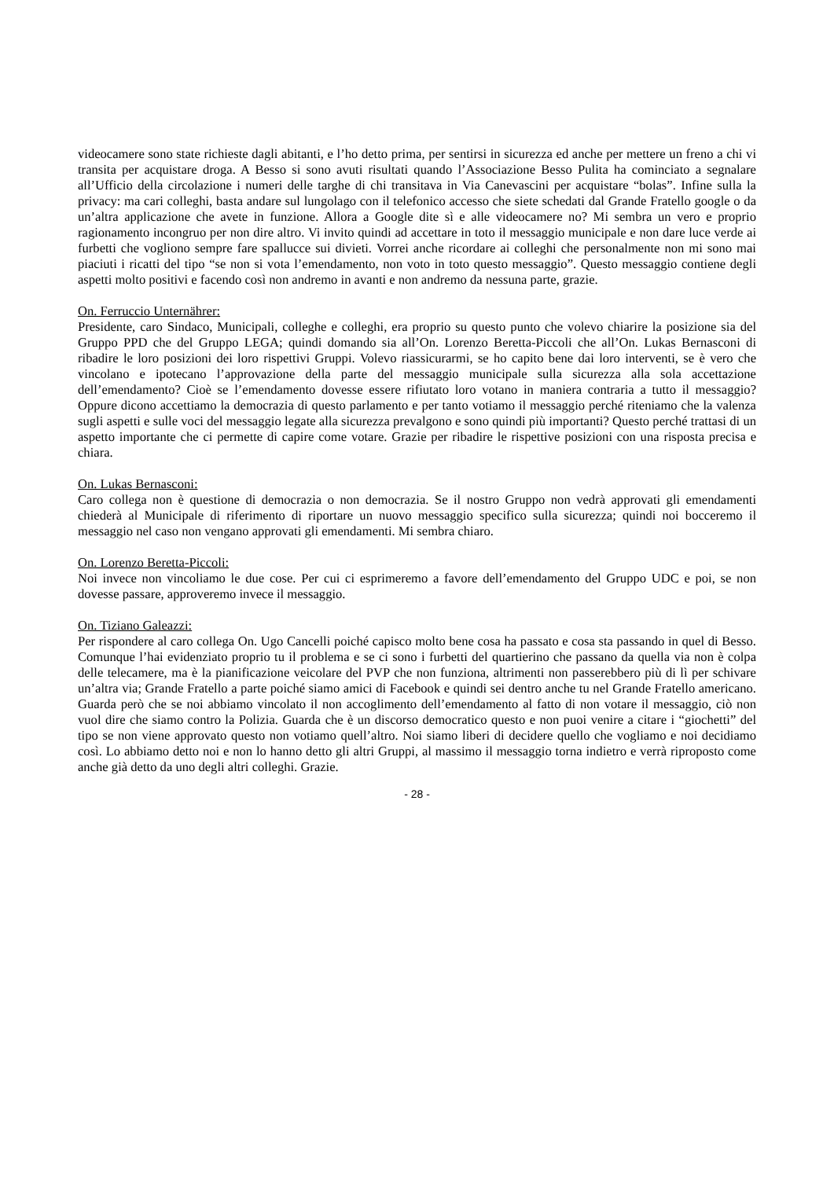videocamere sono state richieste dagli abitanti, e l’ho detto prima, per sentirsi in sicurezza ed anche per mettere un freno a chi vi transita per acquistare droga. A Besso si sono avuti risultati quando l’Associazione Besso Pulita ha cominciato a segnalare all’Ufficio della circolazione i numeri delle targhe di chi transitava in Via Canevascini per acquistare “bolas”. Infine sulla la privacy: ma cari colleghi, basta andare sul lungolago con il telefonico accesso che siete schedati dal Grande Fratello google o da un’altra applicazione che avete in funzione. Allora a Google dite sì e alle videocamere no? Mi sembra un vero e proprio ragionamento incongruo per non dire altro. Vi invito quindi ad accettare in toto il messaggio municipale e non dare luce verde ai furbetti che vogliono sempre fare spallucce sui divieti. Vorrei anche ricordare ai colleghi che personalmente non mi sono mai piaciuti i ricatti del tipo “se non si vota l’emendamento, non voto in toto questo messaggio”. Questo messaggio contiene degli aspetti molto positivi e facendo così non andremo in avanti e non andremo da nessuna parte, grazie.
On. Ferruccio Unternährer:
Presidente, caro Sindaco, Municipali, colleghe e colleghi, era proprio su questo punto che volevo chiarire la posizione sia del Gruppo PPD che del Gruppo LEGA; quindi domando sia all’On. Lorenzo Beretta-Piccoli che all’On. Lukas Bernasconi di ribadire le loro posizioni dei loro rispettivi Gruppi. Volevo riassicurarmi, se ho capito bene dai loro interventi, se è vero che vincolano e ipotecano l’approvazione della parte del messaggio municipale sulla sicurezza alla sola accettazione dell’emendamento? Cioè se l’emendamento dovesse essere rifiutato loro votano in maniera contraria a tutto il messaggio? Oppure dicono accettiamo la democrazia di questo parlamento e per tanto votiamo il messaggio perché riteniamo che la valenza sugli aspetti e sulle voci del messaggio legate alla sicurezza prevalgono e sono quindi più importanti? Questo perché trattasi di un aspetto importante che ci permette di capire come votare. Grazie per ribadire le rispettive posizioni con una risposta precisa e chiara.
On. Lukas Bernasconi:
Caro collega non è questione di democrazia o non democrazia. Se il nostro Gruppo non vedrà approvati gli emendamenti chiederà al Municipale di riferimento di riportare un nuovo messaggio specifico sulla sicurezza; quindi noi bocceremo il messaggio nel caso non vengano approvati gli emendamenti. Mi sembra chiaro.
On. Lorenzo Beretta-Piccoli:
Noi invece non vincoliamo le due cose. Per cui ci esprimeremo a favore dell’emendamento del Gruppo UDC e poi, se non dovesse passare, approveremo invece il messaggio.
On. Tiziano Galeazzi:
Per rispondere al caro collega On. Ugo Cancelli poiché capisco molto bene cosa ha passato e cosa sta passando in quel di Besso. Comunque l’hai evidenziato proprio tu il problema e se ci sono i furbetti del quartierino che passano da quella via non è colpa delle telecamere, ma è la pianificazione veicolare del PVP che non funziona, altrimenti non passerebbero più di lì per schivare un’altra via; Grande Fratello a parte poiché siamo amici di Facebook e quindi sei dentro anche tu nel Grande Fratello americano. Guarda però che se noi abbiamo vincolato il non accoglimento dell’emendamento al fatto di non votare il messaggio, ciò non vuol dire che siamo contro la Polizia. Guarda che è un discorso democratico questo e non puoi venire a citare i “giochetti” del tipo se non viene approvato questo non votiamo quell’altro. Noi siamo liberi di decidere quello che vogliamo e noi decidiamo così. Lo abbiamo detto noi e non lo hanno detto gli altri Gruppi, al massimo il messaggio torna indietro e verrà riproposto come anche già detto da uno degli altri colleghi. Grazie.
- 28 -